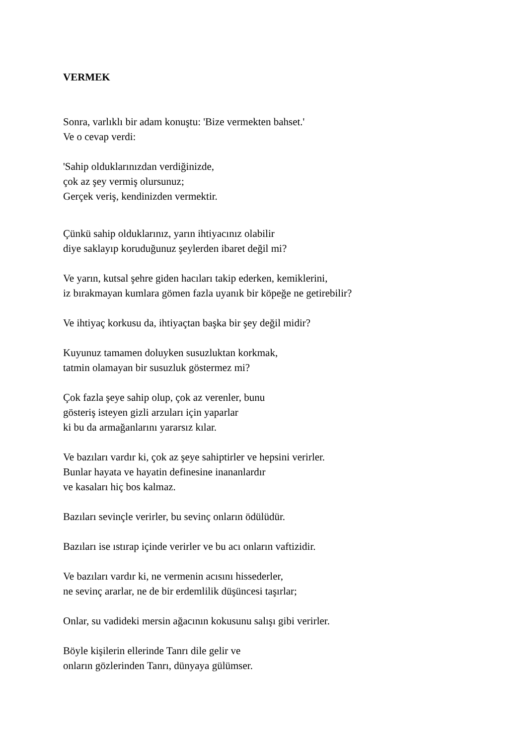VERMEK
Sonra, varlıklı bir adam konuştu: 'Bize vermekten bahset.'
Ve o cevap verdi:
'Sahip olduklarınızdan verdiğinizde,
çok az şey vermiş olursunuz;
Gerçek veriş, kendinizden vermektir.
Çünkü sahip olduklarınız, yarın ihtiyacınız olabilir
diye saklayıp koruduğunuz şeylerden ibaret değil mi?
Ve yarın, kutsal şehre giden hacıları takip ederken, kemiklerini,
iz bırakmayan kumlara gömen fazla uyanık bir köpeğe ne getirebilir?
Ve ihtiyaç korkusu da, ihtiyaçtan başka bir şey değil midir?
Kuyunuz tamamen doluyken susuzluktan korkmak,
tatmin olamayan bir susuzluk göstermez mi?
Çok fazla şeye sahip olup, çok az verenler, bunu
gösteriş isteyen gizli arzuları için yaparlar
ki bu da armağanlarını yararsız kılar.
Ve bazıları vardır ki, çok az şeye sahiptirler ve hepsini verirler.
Bunlar hayata ve hayatin definesine inananlardır
ve kasaları hiç bos kalmaz.
Bazıları sevinçle verirler, bu sevinç onların ödülüdür.
Bazıları ise ıstırap içinde verirler ve bu acı onların vaftizidir.
Ve bazıları vardır ki, ne vermenin acısını hissederler,
ne sevinç ararlar, ne de bir erdemlilik düşüncesi taşırlar;
Onlar, su vadideki mersin ağacının kokusunu salışı gibi verirler.
Böyle kişilerin ellerinde Tanrı dile gelir ve
onların gözlerinden Tanrı, dünyaya gülümser.